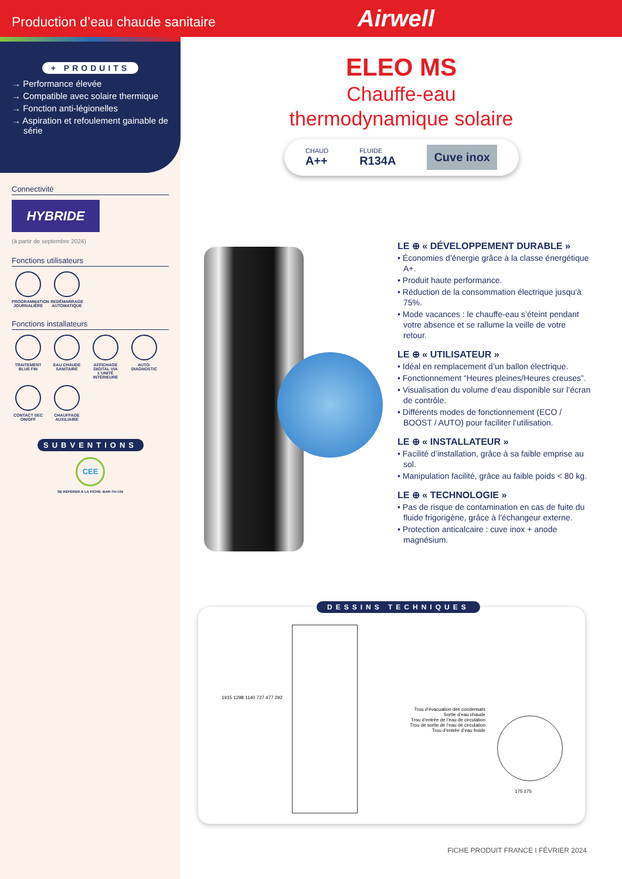Production d’eau chaude sanitaire
Airwell
+ PRODUITS
→ Performance élevée
→ Compatible avec solaire thermique
→ Fonction anti-légionelles
→ Aspiration et refoulement gainable de série
Connectivité
HYBRIDE
(à partir de septembre 2024)
Fonctions utilisateurs
PROGRAMMATION JOURNALIÈRE
REDÉMARRAGE AUTOMATIQUE
Fonctions installateurs
TRAITEMENT BLUE FIN
EAU CHAUDE SANITAIRE
AFFICHAGE DIGITAL VIA L’UNITÉ INTÉRIEURE
AUTO-DIAGNOSTIC
CONTACT SEC ON/OFF
CHAUFFAGE AUXILIAIRE
SUBVENTIONS
CEE
SE RÉFÉRER À LA FICHE: BAR-TH-104
ELEO MS
Chauffe-eau
thermodynamique solaire
CHAUD
A++
FLUIDE
R134A
Cuve inox
LE ⊕ « DÉVELOPPEMENT DURABLE »
• Économies d’énergie grâce à la classe énergétique A+.
• Produit haute performance.
• Réduction de la consommation électrique jusqu’à 75%.
• Mode vacances : le chauffe-eau s’éteint pendant votre absence et se rallume la veille de votre retour.
LE ⊕ « UTILISATEUR »
• Idéal en remplacement d’un ballon électrique.
• Fonctionnement “Heures pleines/Heures creuses”.
• Visualisation du volume d’eau disponible sur l’écran de contrôle.
• Différents modes de fonctionnement (ECO / BOOST / AUTO) pour faciliter l’utilisation.
LE ⊕ « INSTALLATEUR »
• Facilité d’installation, grâce à sa faible emprise au sol.
• Manipulation facilité, grâce au faible poids < 80 kg.
LE ⊕ « TECHNOLOGIE »
• Pas de risque de contamination en cas de fuite du fluide frigorigène, grâce à l’échangeur externe.
• Protection anticalcaire : cuve inox + anode magnésium.
DESSINS TECHNIQUES
1915 1298 1140 727 477 292
Trou d’évacuation des condensats
Sortie d’eau chaude
Trou d’entrée de l’eau de circulation
Trou de sortie de l’eau de circulation
Trou d’entrée d’eau froide
175 175
FICHE PRODUIT FRANCE I FÉVRIER 2024